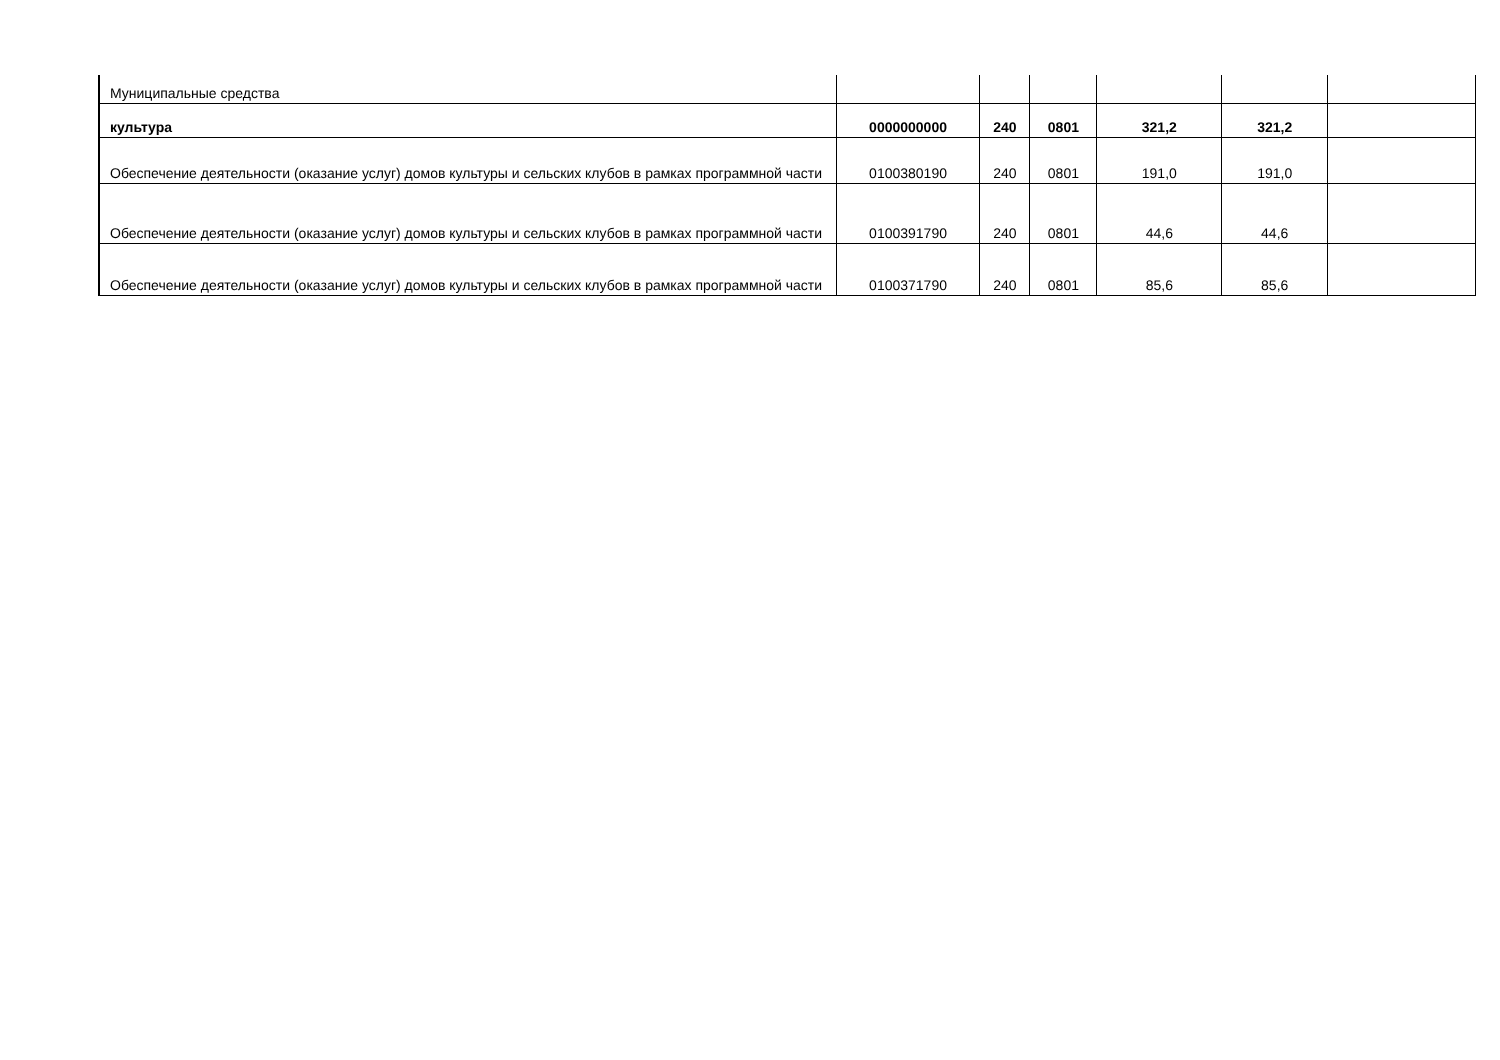| Муниципальные средства | | | | | | |
| культура | 0000000000 | 240 | 0801 | 321,2 | 321,2 | |
| Обеспечение деятельности (оказание услуг) домов культуры и сельских клубов в рамках программной части | 0100380190 | 240 | 0801 | 191,0 | 191,0 | |
| Обеспечение деятельности (оказание услуг) домов культуры и сельских клубов в рамках программной части | 0100391790 | 240 | 0801 | 44,6 | 44,6 | |
| Обеспечение деятельности (оказание услуг) домов культуры и сельских клубов в рамках программной части | 0100371790 | 240 | 0801 | 85,6 | 85,6 | |